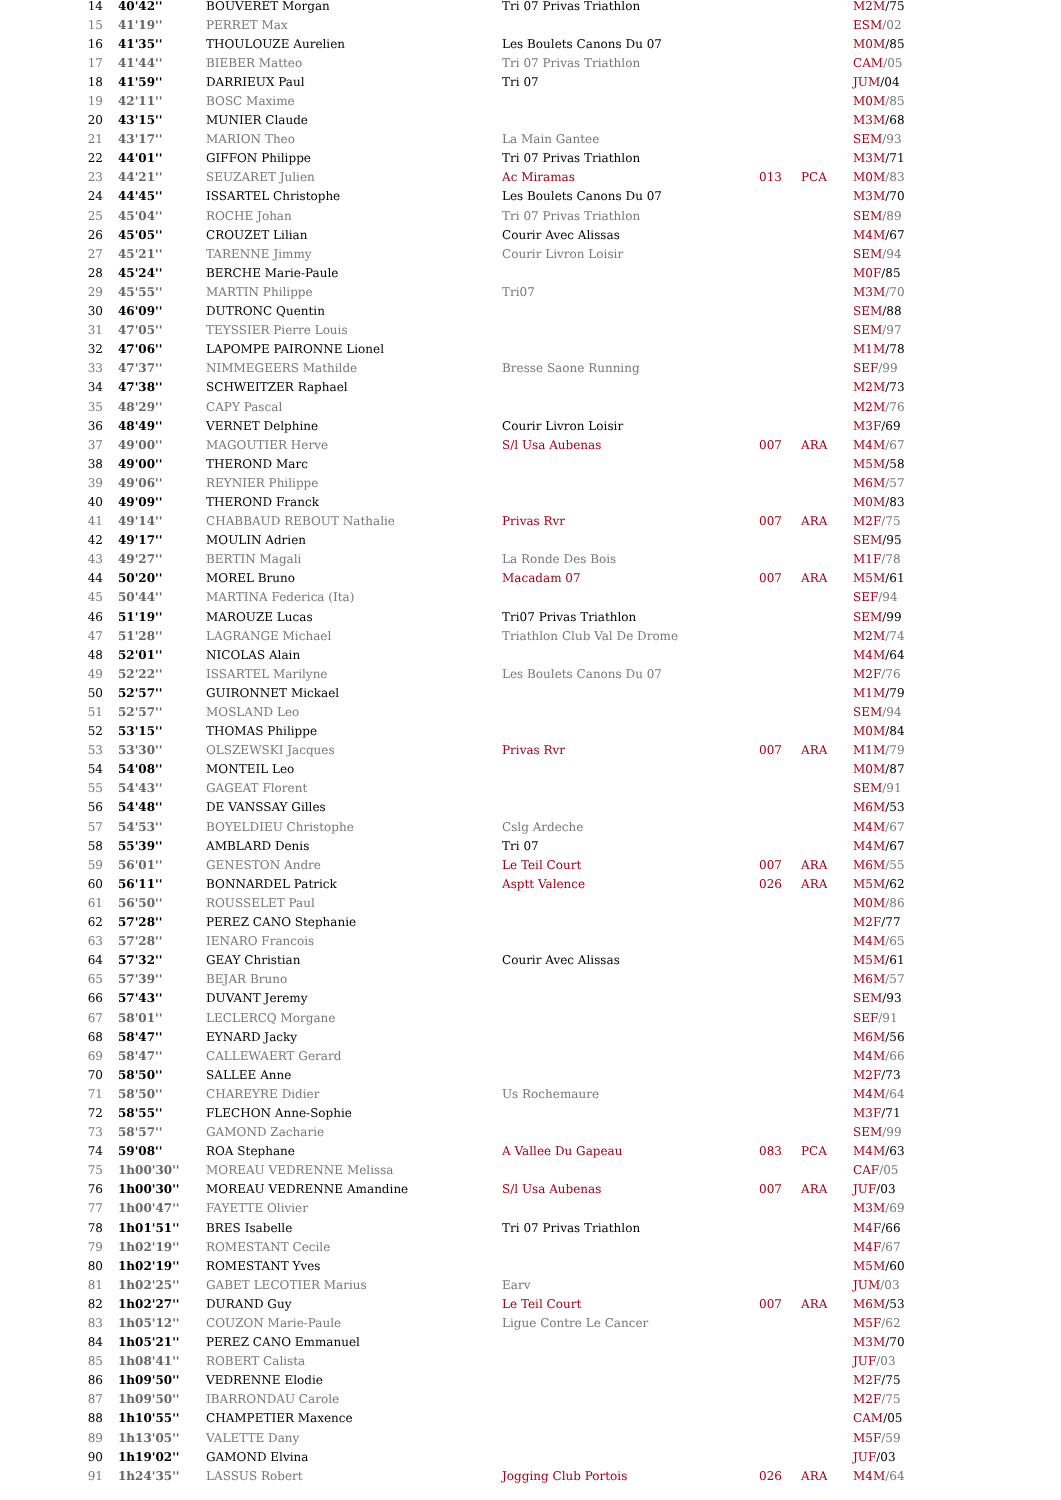| 14 | 40'42'' | BOUVERET Morgan | Tri 07 Privas Triathlon | | | M2M /75 |
| 15 | 41'19'' | PERRET Max | | | | ESM /02 |
| 16 | 41'35'' | THOULOUZE Aurelien | Les Boulets Canons Du 07 | | | M0M /85 |
| 17 | 41'44'' | BIEBER Matteo | Tri 07 Privas Triathlon | | | CAM /05 |
| 18 | 41'59'' | DARRIEUX Paul | Tri 07 | | | JUM /04 |
| 19 | 42'11'' | BOSC Maxime | | | | M0M /85 |
| 20 | 43'15'' | MUNIER Claude | | | | M3M /68 |
| 21 | 43'17'' | MARION Theo | La Main Gantee | | | SEM /93 |
| 22 | 44'01'' | GIFFON Philippe | Tri 07 Privas Triathlon | | | M3M /71 |
| 23 | 44'21'' | SEUZARET Julien | Ac Miramas | 013 | PCA | M0M /83 |
| 24 | 44'45'' | ISSARTEL Christophe | Les Boulets Canons Du 07 | | | M3M /70 |
| 25 | 45'04'' | ROCHE Johan | Tri 07 Privas Triathlon | | | SEM /89 |
| 26 | 45'05'' | CROUZET Lilian | Courir Avec Alissas | | | M4M /67 |
| 27 | 45'21'' | TARENNE Jimmy | Courir Livron Loisir | | | SEM /94 |
| 28 | 45'24'' | BERCHE Marie-Paule | | | | M0F /85 |
| 29 | 45'55'' | MARTIN Philippe | Tri07 | | | M3M /70 |
| 30 | 46'09'' | DUTRONC Quentin | | | | SEM /88 |
| 31 | 47'05'' | TEYSSIER Pierre Louis | | | | SEM /97 |
| 32 | 47'06'' | LAPOMPE PAIRONNE Lionel | | | | M1M /78 |
| 33 | 47'37'' | NIMMEGEERS Mathilde | Bresse Saone Running | | | SEF /99 |
| 34 | 47'38'' | SCHWEITZER Raphael | | | | M2M /73 |
| 35 | 48'29'' | CAPY Pascal | | | | M2M /76 |
| 36 | 48'49'' | VERNET Delphine | Courir Livron Loisir | | | M3F /69 |
| 37 | 49'00'' | MAGOUTIER Herve | S/l Usa Aubenas | 007 | ARA | M4M /67 |
| 38 | 49'00'' | THEROND Marc | | | | M5M /58 |
| 39 | 49'06'' | REYNIER Philippe | | | | M6M /57 |
| 40 | 49'09'' | THEROND Franck | | | | M0M /83 |
| 41 | 49'14'' | CHABBAUD REBOUT Nathalie | Privas Rvr | 007 | ARA | M2F /75 |
| 42 | 49'17'' | MOULIN Adrien | | | | SEM /95 |
| 43 | 49'27'' | BERTIN Magali | La Ronde Des Bois | | | M1F /78 |
| 44 | 50'20'' | MOREL Bruno | Macadam 07 | 007 | ARA | M5M /61 |
| 45 | 50'44'' | MARTINA Federica (Ita) | | | | SEF /94 |
| 46 | 51'19'' | MAROUZE Lucas | Tri07 Privas Triathlon | | | SEM /99 |
| 47 | 51'28'' | LAGRANGE Michael | Triathlon Club Val De Drome | | | M2M /74 |
| 48 | 52'01'' | NICOLAS Alain | | | | M4M /64 |
| 49 | 52'22'' | ISSARTEL Marilyne | Les Boulets Canons Du 07 | | | M2F /76 |
| 50 | 52'57'' | GUIRONNET Mickael | | | | M1M /79 |
| 51 | 52'57'' | MOSLAND Leo | | | | SEM /94 |
| 52 | 53'15'' | THOMAS Philippe | | | | M0M /84 |
| 53 | 53'30'' | OLSZEWSKI Jacques | Privas Rvr | 007 | ARA | M1M /79 |
| 54 | 54'08'' | MONTEIL Leo | | | | M0M /87 |
| 55 | 54'43'' | GAGEAT Florent | | | | SEM /91 |
| 56 | 54'48'' | DE VANSSAY Gilles | | | | M6M /53 |
| 57 | 54'53'' | BOYELDIEU Christophe | Cslg Ardeche | | | M4M /67 |
| 58 | 55'39'' | AMBLARD Denis | Tri 07 | | | M4M /67 |
| 59 | 56'01'' | GENESTON Andre | Le Teil Court | 007 | ARA | M6M /55 |
| 60 | 56'11'' | BONNARDEL Patrick | Asptt Valence | 026 | ARA | M5M /62 |
| 61 | 56'50'' | ROUSSELET Paul | | | | M0M /86 |
| 62 | 57'28'' | PEREZ CANO Stephanie | | | | M2F /77 |
| 63 | 57'28'' | IENARO Francois | | | | M4M /65 |
| 64 | 57'32'' | GEAY Christian | Courir Avec Alissas | | | M5M /61 |
| 65 | 57'39'' | BEJAR Bruno | | | | M6M /57 |
| 66 | 57'43'' | DUVANT Jeremy | | | | SEM /93 |
| 67 | 58'01'' | LECLERCQ Morgane | | | | SEF /91 |
| 68 | 58'47'' | EYNARD Jacky | | | | M6M /56 |
| 69 | 58'47'' | CALLEWAERT Gerard | | | | M4M /66 |
| 70 | 58'50'' | SALLEE Anne | | | | M2F /73 |
| 71 | 58'50'' | CHAREYRE Didier | Us Rochemaure | | | M4M /64 |
| 72 | 58'55'' | FLECHON Anne-Sophie | | | | M3F /71 |
| 73 | 58'57'' | GAMOND Zacharie | | | | SEM /99 |
| 74 | 59'08'' | ROA Stephane | A Vallee Du Gapeau | 083 | PCA | M4M /63 |
| 75 | 1h00'30'' | MOREAU VEDRENNE Melissa | | | | CAF /05 |
| 76 | 1h00'30'' | MOREAU VEDRENNE Amandine | S/l Usa Aubenas | 007 | ARA | JUF /03 |
| 77 | 1h00'47'' | FAYETTE Olivier | | | | M3M /69 |
| 78 | 1h01'51'' | BRES Isabelle | Tri 07 Privas Triathlon | | | M4F /66 |
| 79 | 1h02'19'' | ROMESTANT Cecile | | | | M4F /67 |
| 80 | 1h02'19'' | ROMESTANT Yves | | | | M5M /60 |
| 81 | 1h02'25'' | GABET LECOTIER Marius | Earv | | | JUM /03 |
| 82 | 1h02'27'' | DURAND Guy | Le Teil Court | 007 | ARA | M6M /53 |
| 83 | 1h05'12'' | COUZON Marie-Paule | Ligue Contre Le Cancer | | | M5F /62 |
| 84 | 1h05'21'' | PEREZ CANO Emmanuel | | | | M3M /70 |
| 85 | 1h08'41'' | ROBERT Calista | | | | JUF /03 |
| 86 | 1h09'50'' | VEDRENNE Elodie | | | | M2F /75 |
| 87 | 1h09'50'' | IBARRONDAU Carole | | | | M2F /75 |
| 88 | 1h10'55'' | CHAMPETIER Maxence | | | | CAM /05 |
| 89 | 1h13'05'' | VALETTE Dany | | | | M5F /59 |
| 90 | 1h19'02'' | GAMOND Elvina | | | | JUF /03 |
| 91 | 1h24'35'' | LASSUS Robert | Jogging Club Portois | 026 | ARA | M4M /64 |